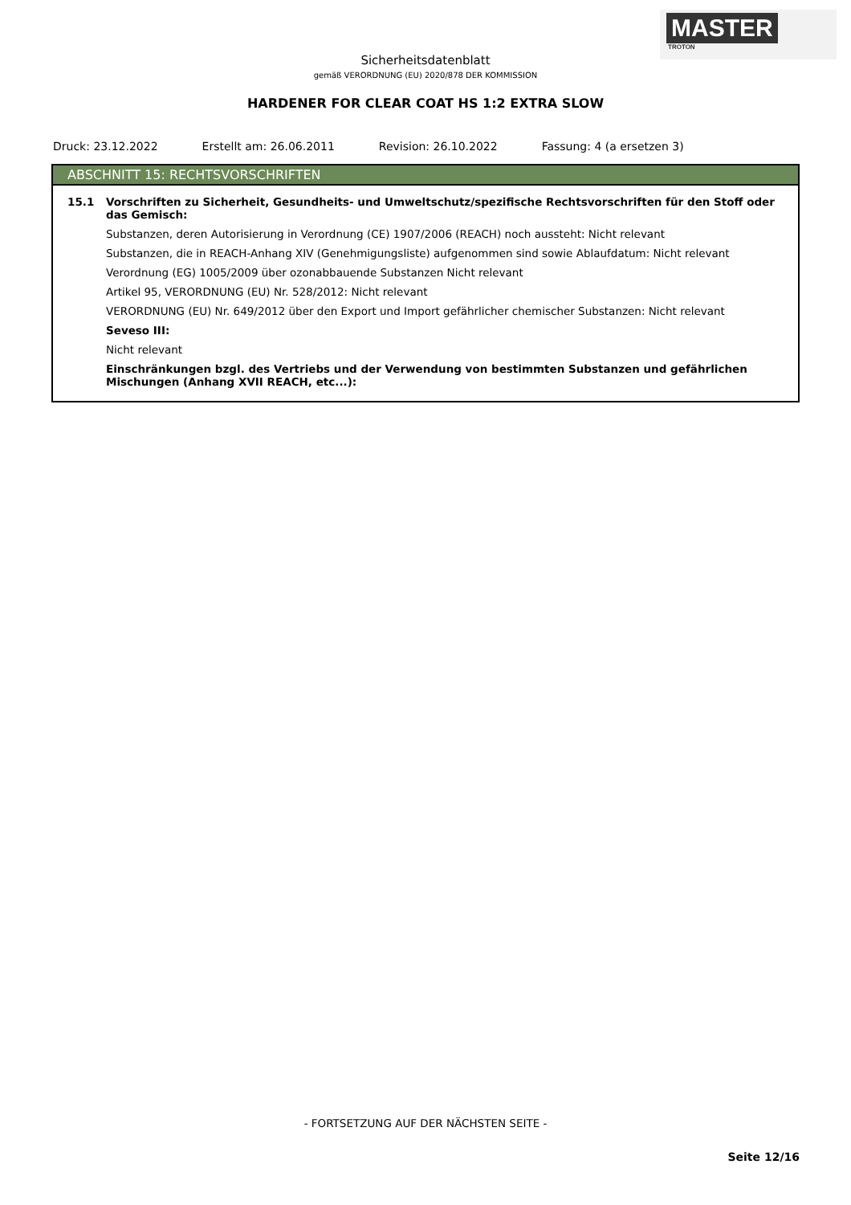MASTER
TROTON
Sicherheitsdatenblatt
gemäß VERORDNUNG (EU) 2020/878 DER KOMMISSION
HARDENER FOR CLEAR COAT HS 1:2 EXTRA SLOW
Druck: 23.12.2022 Erstellt am: 26.06.2011 Revision: 26.10.2022 Fassung: 4 (a ersetzen 3)
ABSCHNITT 15: RECHTSVORSCHRIFTEN
15.1 Vorschriften zu Sicherheit, Gesundheits- und Umweltschutz/spezifische Rechtsvorschriften für den Stoff oder das Gemisch:
Substanzen, deren Autorisierung in Verordnung (CE) 1907/2006 (REACH) noch aussteht: Nicht relevant
Substanzen, die in REACH-Anhang XIV (Genehmigungsliste) aufgenommen sind sowie Ablaufdatum: Nicht relevant
Verordnung (EG) 1005/2009 über ozonabbauende Substanzen Nicht relevant
Artikel 95, VERORDNUNG (EU) Nr. 528/2012: Nicht relevant
VERORDNUNG (EU) Nr. 649/2012 über den Export und Import gefährlicher chemischer Substanzen: Nicht relevant
Seveso III:
Nicht relevant
Einschränkungen bzgl. des Vertriebs und der Verwendung von bestimmten Substanzen und gefährlichen Mischungen (Anhang XVII REACH, etc...):
- FORTSETZUNG AUF DER NÄCHSTEN SEITE -
Seite 12/16